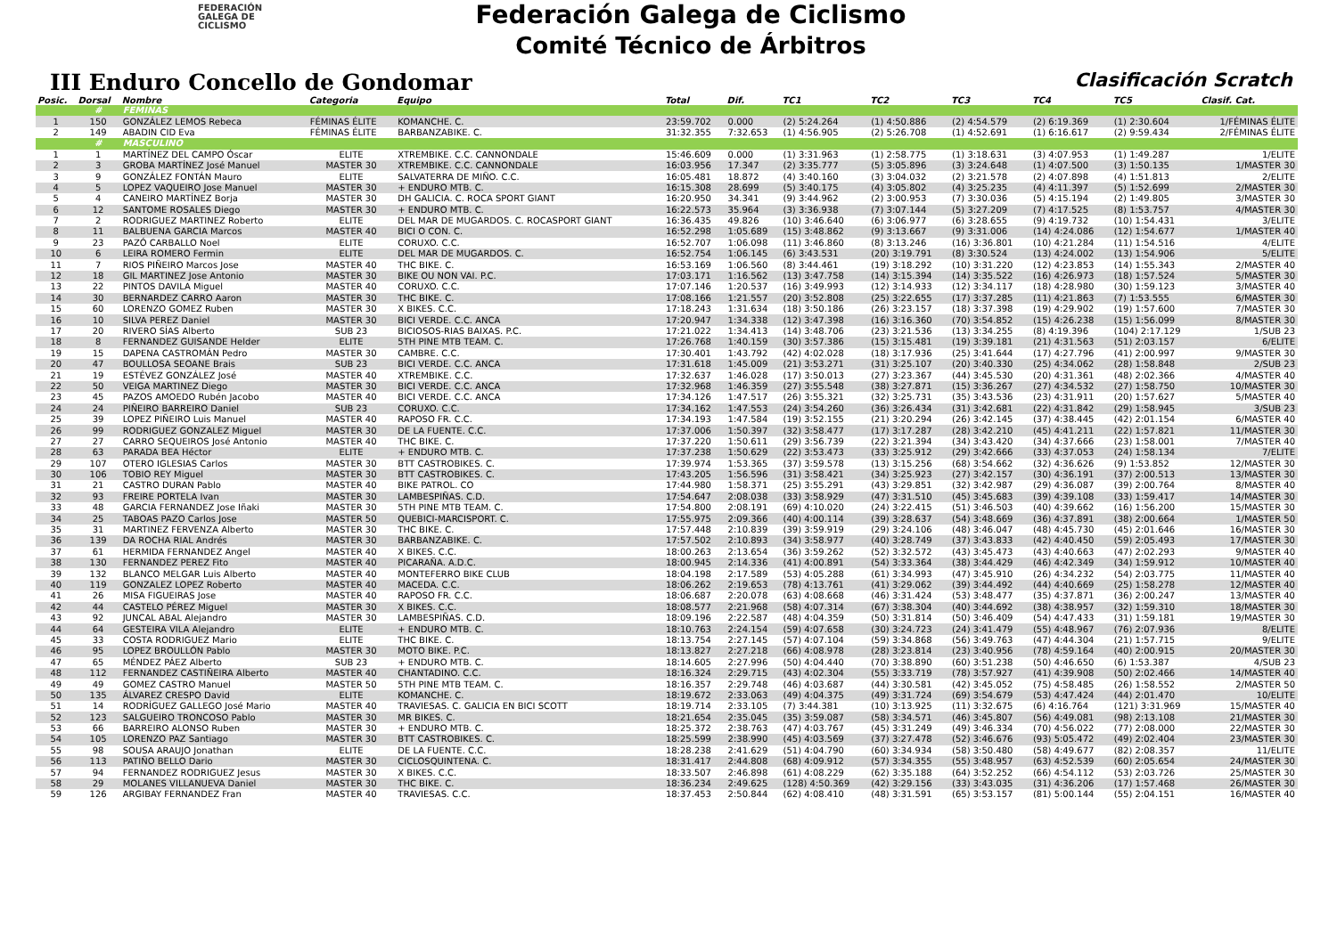FEDERACIÓN
GALEGA DE
CICLISMO
Federación Galega de Ciclismo
Comité Técnico de Árbitros
III Enduro Concello de Gondomar
Clasificación Scratch
| Posic. | Dorsal | Nombre | Categoria | Equipo | Total | Dif. | TC1 | TC2 | TC3 | TC4 | TC5 | Clasif. Cat. |
| --- | --- | --- | --- | --- | --- | --- | --- | --- | --- | --- | --- | --- |
| | # | FEMINAS | | | | | | | | | | |
| 1 | 150 | GONZÁLEZ LEMOS Rebeca | FÉMINAS ÉLITE | KOMANCHE. C. | 23:59.702 | 0.000 | (2) 5:24.264 | (1) 4:50.886 | (2) 4:54.579 | (2) 6:19.369 | (1) 2:30.604 | 1/FÉMINAS ÉLITE |
| 2 | 149 | ABADIN CID Eva | FÉMINAS ÉLITE | BARBANZABIKE. C. | 31:32.355 | 7:32.653 | (1) 4:56.905 | (2) 5:26.708 | (1) 4:52.691 | (1) 6:16.617 | (2) 9:59.434 | 2/FÉMINAS ÉLITE |
| | # | MASCULINO | | | | | | | | | | |
| 1 | 1 | MARTÍNEZ DEL CAMPO Óscar | ELITE | XTREMBIKE. C.C. CANNONDALE | 15:46.609 | 0.000 | (1) 3:31.963 | (1) 2:58.775 | (1) 3:18.631 | (3) 4:07.953 | (1) 1:49.287 | 1/ELITE |
| 2 | 3 | GROBA MARTÍNEZ José Manuel | MASTER 30 | XTREMBIKE. C.C. CANNONDALE | 16:03.956 | 17.347 | (2) 3:35.777 | (5) 3:05.896 | (3) 3:24.648 | (1) 4:07.500 | (3) 1:50.135 | 1/MASTER 30 |
| 3 | 9 | GONZÁLEZ FONTÁN Mauro | ELITE | SALVATERRA DE MIÑO. C.C. | 16:05.481 | 18.872 | (4) 3:40.160 | (3) 3:04.032 | (2) 3:21.578 | (2) 4:07.898 | (4) 1:51.813 | 2/ELITE |
| 4 | 5 | LOPEZ VAQUEIRO Jose Manuel | MASTER 30 | + ENDURO MTB. C. | 16:15.308 | 28.699 | (5) 3:40.175 | (4) 3:05.802 | (4) 3:25.235 | (4) 4:11.397 | (5) 1:52.699 | 2/MASTER 30 |
| 5 | 4 | CANEIRO MARTÍNEZ Borja | MASTER 30 | DH GALICIA. C. ROCA SPORT GIANT | 16:20.950 | 34.341 | (9) 3:44.962 | (2) 3:00.953 | (7) 3:30.036 | (5) 4:15.194 | (2) 1:49.805 | 3/MASTER 30 |
| 6 | 12 | SANTOME ROSALES Diego | MASTER 30 | + ENDURO MTB. C. | 16:22.573 | 35.964 | (3) 3:36.938 | (7) 3:07.144 | (5) 3:27.209 | (7) 4:17.525 | (8) 1:53.757 | 4/MASTER 30 |
| 7 | 2 | RODRIGUEZ MARTINEZ Roberto | ELITE | DEL MAR DE MUGARDOS. C. ROCASPORT GIANT | 16:36.435 | 49.826 | (10) 3:46.640 | (6) 3:06.977 | (6) 3:28.655 | (9) 4:19.732 | (10) 1:54.431 | 3/ELITE |
| 8 | 11 | BALBUENA GARCIA Marcos | MASTER 40 | BICI O CON. C. | 16:52.298 | 1:05.689 | (15) 3:48.862 | (9) 3:13.667 | (9) 3:31.006 | (14) 4:24.086 | (12) 1:54.677 | 1/MASTER 40 |
| 9 | 23 | PAZÓ CARBALLO Noel | ELITE | CORUXO. C.C. | 16:52.707 | 1:06.098 | (11) 3:46.860 | (8) 3:13.246 | (16) 3:36.801 | (10) 4:21.284 | (11) 1:54.516 | 4/ELITE |
| 10 | 6 | LEIRA ROMERO Fermin | ELITE | DEL MAR DE MUGARDOS. C. | 16:52.754 | 1:06.145 | (6) 3:43.531 | (20) 3:19.791 | (8) 3:30.524 | (13) 4:24.002 | (13) 1:54.906 | 5/ELITE |
| 11 | 7 | RIOS PIÑEIRO Marcos Jose | MASTER 40 | THC BIKE. C. | 16:53.169 | 1:06.560 | (8) 3:44.461 | (19) 3:18.292 | (10) 3:31.220 | (12) 4:23.853 | (14) 1:55.343 | 2/MASTER 40 |
| 12 | 18 | GIL MARTINEZ Jose Antonio | MASTER 30 | BIKE OU NON VAI. P.C. | 17:03.171 | 1:16.562 | (13) 3:47.758 | (14) 3:15.394 | (14) 3:35.522 | (16) 4:26.973 | (18) 1:57.524 | 5/MASTER 30 |
| 13 | 22 | PINTOS DAVILA Miguel | MASTER 40 | CORUXO. C.C. | 17:07.146 | 1:20.537 | (16) 3:49.993 | (12) 3:14.933 | (12) 3:34.117 | (18) 4:28.980 | (30) 1:59.123 | 3/MASTER 40 |
| 14 | 30 | BERNARDEZ CARRO Aaron | MASTER 30 | THC BIKE. C. | 17:08.166 | 1:21.557 | (20) 3:52.808 | (25) 3:22.655 | (17) 3:37.285 | (11) 4:21.863 | (7) 1:53.555 | 6/MASTER 30 |
| 15 | 60 | LORENZO GOMEZ Ruben | MASTER 30 | X BIKES. C.C. | 17:18.243 | 1:31.634 | (18) 3:50.186 | (26) 3:23.157 | (18) 3:37.398 | (19) 4:29.902 | (19) 1:57.600 | 7/MASTER 30 |
| 16 | 10 | SILVA PEREZ Daniel | MASTER 30 | BICI VERDE. C.C. ANCA | 17:20.947 | 1:34.338 | (12) 3:47.398 | (16) 3:16.360 | (70) 3:54.852 | (15) 4:26.238 | (15) 1:56.099 | 8/MASTER 30 |
| 17 | 20 | RIVERO SÍAS Alberto | SUB 23 | BICIOSOS-RIAS BAIXAS. P.C. | 17:21.022 | 1:34.413 | (14) 3:48.706 | (23) 3:21.536 | (13) 3:34.255 | (8) 4:19.396 | (104) 2:17.129 | 1/SUB 23 |
| 18 | 8 | FERNANDEZ GUISANDE Helder | ELITE | 5TH PINE MTB TEAM. C. | 17:26.768 | 1:40.159 | (30) 3:57.386 | (15) 3:15.481 | (19) 3:39.181 | (21) 4:31.563 | (51) 2:03.157 | 6/ELITE |
| 19 | 15 | DAPENA CASTROMÁN Pedro | MASTER 30 | CAMBRE. C.C. | 17:30.401 | 1:43.792 | (42) 4:02.028 | (18) 3:17.936 | (25) 3:41.644 | (17) 4:27.796 | (41) 2:00.997 | 9/MASTER 30 |
| 20 | 47 | BOULLOSA SEOANE Brais | SUB 23 | BICI VERDE. C.C. ANCA | 17:31.618 | 1:45.009 | (21) 3:53.271 | (31) 3:25.107 | (20) 3:40.330 | (25) 4:34.062 | (28) 1:58.848 | 2/SUB 23 |
| 21 | 19 | ESTÉVEZ GONZÁLEZ José | MASTER 40 | XTREMBIKE. C.C. | 17:32.637 | 1:46.028 | (17) 3:50.013 | (27) 3:23.367 | (44) 3:45.530 | (20) 4:31.361 | (48) 2:02.366 | 4/MASTER 40 |
| 22 | 50 | VEIGA MARTINEZ Diego | MASTER 30 | BICI VERDE. C.C. ANCA | 17:32.968 | 1:46.359 | (27) 3:55.548 | (38) 3:27.871 | (15) 3:36.267 | (27) 4:34.532 | (27) 1:58.750 | 10/MASTER 30 |
| 23 | 45 | PAZOS AMOEDO Rubén Jacobo | MASTER 40 | BICI VERDE. C.C. ANCA | 17:34.126 | 1:47.517 | (26) 3:55.321 | (32) 3:25.731 | (35) 3:43.536 | (23) 4:31.911 | (20) 1:57.627 | 5/MASTER 40 |
| 24 | 24 | PIÑEIRO BARREIRO Daniel | SUB 23 | CORUXO. C.C. | 17:34.162 | 1:47.553 | (24) 3:54.260 | (36) 3:26.434 | (31) 3:42.681 | (22) 4:31.842 | (29) 1:58.945 | 3/SUB 23 |
| 25 | 39 | LOPEZ PIÑEIRO Luis Manuel | MASTER 40 | RAPOSO FR. C.C. | 17:34.193 | 1:47.584 | (19) 3:52.155 | (21) 3:20.294 | (26) 3:42.145 | (37) 4:38.445 | (42) 2:01.154 | 6/MASTER 40 |
| 26 | 99 | RODRIGUEZ GONZALEZ Miguel | MASTER 30 | DE LA FUENTE. C.C. | 17:37.006 | 1:50.397 | (32) 3:58.477 | (17) 3:17.287 | (28) 3:42.210 | (45) 4:41.211 | (22) 1:57.821 | 11/MASTER 30 |
| 27 | 27 | CARRO SEQUEIROS José Antonio | MASTER 40 | THC BIKE. C. | 17:37.220 | 1:50.611 | (29) 3:56.739 | (22) 3:21.394 | (34) 3:43.420 | (34) 4:37.666 | (23) 1:58.001 | 7/MASTER 40 |
| 28 | 63 | PARADA BEA Héctor | ELITE | + ENDURO MTB. C. | 17:37.238 | 1:50.629 | (22) 3:53.473 | (33) 3:25.912 | (29) 3:42.666 | (33) 4:37.053 | (24) 1:58.134 | 7/ELITE |
| 29 | 107 | OTERO IGLESIAS Carlos | MASTER 30 | BTT CASTROBIKES. C. | 17:39.974 | 1:53.365 | (37) 3:59.578 | (13) 3:15.256 | (68) 3:54.662 | (32) 4:36.626 | (9) 1:53.852 | 12/MASTER 30 |
| 30 | 106 | TOBIO REY Miguel | MASTER 30 | BTT CASTROBIKES. C. | 17:43.205 | 1:56.596 | (31) 3:58.421 | (34) 3:25.923 | (27) 3:42.157 | (30) 4:36.191 | (37) 2:00.513 | 13/MASTER 30 |
| 31 | 21 | CASTRO DURAN Pablo | MASTER 40 | BIKE PATROL. CO | 17:44.980 | 1:58.371 | (25) 3:55.291 | (43) 3:29.851 | (32) 3:42.987 | (29) 4:36.087 | (39) 2:00.764 | 8/MASTER 40 |
| 32 | 93 | FREIRE PORTELA Ivan | MASTER 30 | LAMBESPIÑAS. C.D. | 17:54.647 | 2:08.038 | (33) 3:58.929 | (47) 3:31.510 | (45) 3:45.683 | (39) 4:39.108 | (33) 1:59.417 | 14/MASTER 30 |
| 33 | 48 | GARCIA FERNANDEZ Jose Iñaki | MASTER 30 | 5TH PINE MTB TEAM. C. | 17:54.800 | 2:08.191 | (69) 4:10.020 | (24) 3:22.415 | (51) 3:46.503 | (40) 4:39.662 | (16) 1:56.200 | 15/MASTER 30 |
| 34 | 25 | TABOAS PAZO Carlos Jose | MASTER 50 | QUEBICI-MARCISPORT. C. | 17:55.975 | 2:09.366 | (40) 4:00.114 | (39) 3:28.637 | (54) 3:48.669 | (36) 4:37.891 | (38) 2:00.664 | 1/MASTER 50 |
| 35 | 31 | MARTINEZ FERVENZA Alberto | MASTER 30 | THC BIKE. C. | 17:57.448 | 2:10.839 | (39) 3:59.919 | (29) 3:24.106 | (48) 3:46.047 | (48) 4:45.730 | (45) 2:01.646 | 16/MASTER 30 |
| 36 | 139 | DA ROCHA RIAL Andrés | MASTER 30 | BARBANZABIKE. C. | 17:57.502 | 2:10.893 | (34) 3:58.977 | (40) 3:28.749 | (37) 3:43.833 | (42) 4:40.450 | (59) 2:05.493 | 17/MASTER 30 |
| 37 | 61 | HERMIDA FERNANDEZ Angel | MASTER 40 | X BIKES. C.C. | 18:00.263 | 2:13.654 | (36) 3:59.262 | (52) 3:32.572 | (43) 3:45.473 | (43) 4:40.663 | (47) 2:02.293 | 9/MASTER 40 |
| 38 | 130 | FERNANDEZ PEREZ Fito | MASTER 40 | PICARAÑA. A.D.C. | 18:00.945 | 2:14.336 | (41) 4:00.891 | (54) 3:33.364 | (38) 3:44.429 | (46) 4:42.349 | (34) 1:59.912 | 10/MASTER 40 |
| 39 | 132 | BLANCO MELGAR Luis Alberto | MASTER 40 | MONTEFERRO BIKE CLUB | 18:04.198 | 2:17.589 | (53) 4:05.288 | (61) 3:34.993 | (47) 3:45.910 | (26) 4:34.232 | (54) 2:03.775 | 11/MASTER 40 |
| 40 | 119 | GONZALEZ LOPEZ Roberto | MASTER 40 | MACEDA. C.C. | 18:06.262 | 2:19.653 | (78) 4:13.761 | (41) 3:29.062 | (39) 3:44.492 | (44) 4:40.669 | (25) 1:58.278 | 12/MASTER 40 |
| 41 | 26 | MISA FIGUEIRAS Jose | MASTER 40 | RAPOSO FR. C.C. | 18:06.687 | 2:20.078 | (63) 4:08.668 | (46) 3:31.424 | (53) 3:48.477 | (35) 4:37.871 | (36) 2:00.247 | 13/MASTER 40 |
| 42 | 44 | CASTELO PÉREZ Miguel | MASTER 30 | X BIKES. C.C. | 18:08.577 | 2:21.968 | (58) 4:07.314 | (67) 3:38.304 | (40) 3:44.692 | (38) 4:38.957 | (32) 1:59.310 | 18/MASTER 30 |
| 43 | 92 | JUNCAL ABAL Alejandro | MASTER 30 | LAMBESPIÑAS. C.D. | 18:09.196 | 2:22.587 | (48) 4:04.359 | (50) 3:31.814 | (50) 3:46.409 | (54) 4:47.433 | (31) 1:59.181 | 19/MASTER 30 |
| 44 | 64 | GESTEIRA VILA Alejandro | ELITE | + ENDURO MTB. C. | 18:10.763 | 2:24.154 | (59) 4:07.658 | (30) 3:24.723 | (24) 3:41.479 | (55) 4:48.967 | (76) 2:07.936 | 8/ELITE |
| 45 | 33 | COSTA RODRIGUEZ Mario | ELITE | THC BIKE. C. | 18:13.754 | 2:27.145 | (57) 4:07.104 | (59) 3:34.868 | (56) 3:49.763 | (47) 4:44.304 | (21) 1:57.715 | 9/ELITE |
| 46 | 95 | LOPEZ BROULLÓN Pablo | MASTER 30 | MOTO BIKE. P.C. | 18:13.827 | 2:27.218 | (66) 4:08.978 | (28) 3:23.814 | (23) 3:40.956 | (78) 4:59.164 | (40) 2:00.915 | 20/MASTER 30 |
| 47 | 65 | MÉNDEZ PÁEZ Alberto | SUB 23 | + ENDURO MTB. C. | 18:14.605 | 2:27.996 | (50) 4:04.440 | (70) 3:38.890 | (60) 3:51.238 | (50) 4:46.650 | (6) 1:53.387 | 4/SUB 23 |
| 48 | 112 | FERNANDEZ CASTIÑEIRA Alberto | MASTER 40 | CHANTADINO. C.C. | 18:16.324 | 2:29.715 | (43) 4:02.304 | (55) 3:33.719 | (78) 3:57.927 | (41) 4:39.908 | (50) 2:02.466 | 14/MASTER 40 |
| 49 | 49 | GOMEZ CASTRO Manuel | MASTER 50 | 5TH PINE MTB TEAM. C. | 18:16.357 | 2:29.748 | (46) 4:03.687 | (44) 3:30.581 | (42) 3:45.052 | (75) 4:58.485 | (26) 1:58.552 | 2/MASTER 50 |
| 50 | 135 | ÁLVAREZ CRESPO David | ELITE | KOMANCHE. C. | 18:19.672 | 2:33.063 | (49) 4:04.375 | (49) 3:31.724 | (69) 3:54.679 | (53) 4:47.424 | (44) 2:01.470 | 10/ELITE |
| 51 | 14 | RODRÍGUEZ GALLEGO José Mario | MASTER 40 | TRAVIESAS. C. GALICIA EN BICI SCOTT | 18:19.714 | 2:33.105 | (7) 3:44.381 | (10) 3:13.925 | (11) 3:32.675 | (6) 4:16.764 | (121) 3:31.969 | 15/MASTER 40 |
| 52 | 123 | SALGUEIRO TRONCOSO Pablo | MASTER 30 | MR BIKES. C. | 18:21.654 | 2:35.045 | (35) 3:59.087 | (58) 3:34.571 | (46) 3:45.807 | (56) 4:49.081 | (98) 2:13.108 | 21/MASTER 30 |
| 53 | 66 | BARREIRO ALONSO Ruben | MASTER 30 | + ENDURO MTB. C. | 18:25.372 | 2:38.763 | (47) 4:03.767 | (45) 3:31.249 | (49) 3:46.334 | (70) 4:56.022 | (77) 2:08.000 | 22/MASTER 30 |
| 54 | 105 | LORENZO PAZ Santiago | MASTER 30 | BTT CASTROBIKES. C. | 18:25.599 | 2:38.990 | (45) 4:03.569 | (37) 3:27.478 | (52) 3:46.676 | (93) 5:05.472 | (49) 2:02.404 | 23/MASTER 30 |
| 55 | 98 | SOUSA ARAUJO Jonathan | ELITE | DE LA FUENTE. C.C. | 18:28.238 | 2:41.629 | (51) 4:04.790 | (60) 3:34.934 | (58) 3:50.480 | (58) 4:49.677 | (82) 2:08.357 | 11/ELITE |
| 56 | 113 | PATIÑO BELLO Dario | MASTER 30 | CICLOSQUINTENA. C. | 18:31.417 | 2:44.808 | (68) 4:09.912 | (57) 3:34.355 | (55) 3:48.957 | (63) 4:52.539 | (60) 2:05.654 | 24/MASTER 30 |
| 57 | 94 | FERNANDEZ RODRIGUEZ Jesus | MASTER 30 | X BIKES. C.C. | 18:33.507 | 2:46.898 | (61) 4:08.229 | (62) 3:35.188 | (64) 3:52.252 | (66) 4:54.112 | (53) 2:03.726 | 25/MASTER 30 |
| 58 | 29 | MOLANES VILLANUEVA Daniel | MASTER 30 | THC BIKE. C. | 18:36.234 | 2:49.625 | (128) 4:50.369 | (42) 3:29.156 | (33) 3:43.035 | (31) 4:36.206 | (17) 1:57.468 | 26/MASTER 30 |
| 59 | 126 | ARGIBAY FERNANDEZ Fran | MASTER 40 | TRAVIESAS. C.C. | 18:37.453 | 2:50.844 | (62) 4:08.410 | (48) 3:31.591 | (65) 3:53.157 | (81) 5:00.144 | (55) 2:04.151 | 16/MASTER 40 |